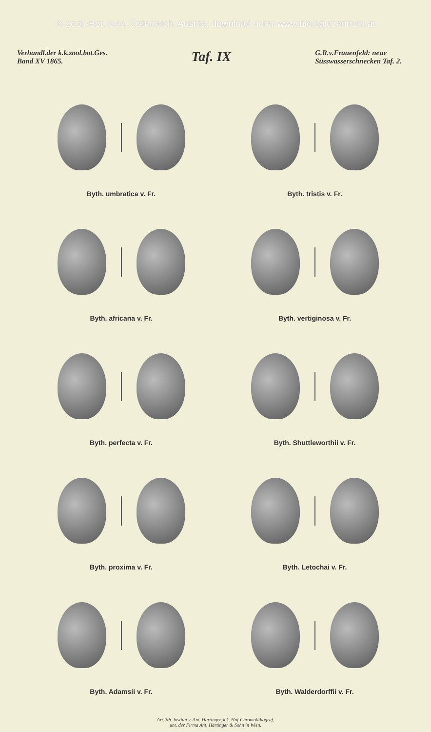© Zool.-Bot. Ges. Österreich, Austria; download unter www.biologiezentrum.at
Verhandl.der k.k.zool.bot.Ges.
Band XV 1865.
Taf. IX
G.R.v.Frauenfeld: neue
Süsswasserschnecken Taf. 2.
Byth. umbratica v. Fr.
Byth. tristis v. Fr.
Byth. africana v. Fr.
Byth. vertiginosa v. Fr.
Byth. perfecta v. Fr.
Byth. Shuttleworthii v. Fr.
Byth. proxima v. Fr.
Byth. Letochai v. Fr.
Byth. Adamsii v. Fr.
Byth. Walderdorffii v. Fr.
Art.lith. Institut v. Ant. Hartinger, k.k. Hof-Chromolithograf,
unt. der Firma Ant. Hartinger & Sohn in Wien.